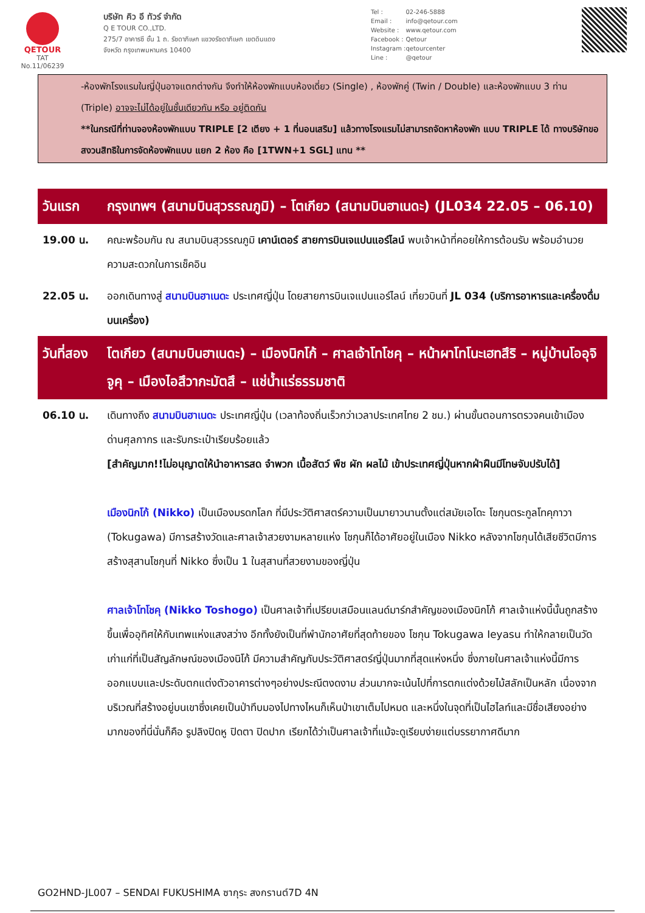QETOUR
TAT No.11/06239
บริษัท คิว อี ทัวร์ จำกัด
Q E TOUR CO.,LTD.
275/7 อาคารซี ชั้น 1 ถ. รัชดาภิเษก แขวงรัชดาภิเษก เขตดินแดง
จังหวัด กรุงเทพมหานคร 10400
| Tel : | 02-246-5888 |
| Email : | info@qetour.com |
| Website : | www.qetour.com |
| Facebook : | Qetour |
| Instagram : | qetourcenter |
| Line : | @qetour |
-ห้องพักโรงแรมในญี่ปุ่นอาจแตกต่างกัน จึงทำให้ห้องพักแบบห้องเดี่ยว (Single) , ห้องพักคู่ (Twin / Double) และห้องพักแบบ 3 ท่าน (Triple) อาจจะไม่ได้อยู่ในชั้นเดียวกัน หรือ อยู่ติดกัน
**ในกรณีที่ท่านจองห้องพักแบบ TRIPLE [2 เตียง + 1 ที่นอนเสริม] แล้วทางโรงแรมไม่สามารถจัดหาห้องพัก แบบ TRIPLE ได้ ทางบริษัทขอสงวนสิทธิในการจัดห้องพักแบบ แยก 2 ห้อง คือ [1TWN+1 SGL] แทน **
| วันแรก | กรุงเทพฯ (สนามบินสุวรรณภูมิ) – โตเกียว (สนามบินฮาเนดะ) (JL034 22.05 – 06.10) |
| 19.00 น. | คณะพร้อมกัน ณ สนามบินสุวรรณภูมิ เคาน์เตอร์ สายการบินเจแปนแอร์ไลน์ พบเจ้าหน้าที่คอยให้การต้อนรับ พร้อมอำนวยความสะดวกในการเช็คอิน |
| 22.05 น. | ออกเดินทางสู่ สนามบินฮาเนดะ ประเทศญี่ปุ่น โดยสายการบินเจแปนแอร์ไลน์ เที่ยวบินที่ JL 034 (บริการอาหารและเครื่องดื่มบนเครื่อง) |
| วันที่สอง | โตเกียว (สนามบินฮาเนดะ) – เมืองนิกโก้ – ศาลเจ้าโทโชคุ – หน้าผาโทโนะเฮทสึริ – หมู่บ้านโออุจิจูคุ – เมืองไอสึวากะมัตสึ – แช่น้ำแร่ธรรมชาติ |
| 06.10 น. | เดินทางถึง สนามบินฮาเนดะ ประเทศญี่ปุ่น (เวลาท้องถิ่นเร็วกว่าเวลาประเทศไทย 2 ชม.) ผ่านขั้นตอนการตรวจคนเข้าเมือง ด่านศุลกากร และรับกระเป๋าเรียบร้อยแล้ว [สำคัญมาก!!ไม่อนุญาตให้นำอาหารสด จำพวก เนื้อสัตว์ พืช ผัก ผลไม้ เข้าประเทศญี่ปุ่นหากฝ่าฝืนมีโทษจับปรับได้] เมืองนิกโก้ (Nikko) เป็นเมืองมรดกโลก ที่มีประวัติศาสตร์ความเป็นมายาวนานตั้งแต่สมัยเอโดะ โชกุนตระกูลโทคุกาวา (Tokugawa) มีการสร้างวัดและศาลเจ้าสวยงามหลายแห่ง โชกุนก็ได้อาศัยอยู่ในเมือง Nikko หลังจากโชกุนได้เสียชีวิตมีการสร้างสุสานโชกุนที่ Nikko ซึ่งเป็น 1 ในสุสานที่สวยงามของญี่ปุ่น ศาลเจ้าโทโชคุ (Nikko Toshogo) เป็นศาลเจ้าที่เปรียบเสมือนแลนด์มาร์กสำคัญของเมืองนิกโก้ ศาลเจ้าแห่งนี้นั้นถูกสร้างขึ้นเพื่ออุทิศให้กับเทพแห่งแสงสว่าง อีกทั้งยังเป็นที่พำนักอาศัยที่สุดท้ายของ โชกุน Tokugawa Ieyasu ทำให้กลายเป็นวัดเก่าแก่ที่เป็นสัญลักษณ์ของเมืองนิโก้ มีความสำคัญกับประวัติศาสตร์ญี่ปุ่นมากที่สุดแห่งหนึ่ง ซึ่งภายในศาลเจ้าแห่งนี้มีการออกแบบและประดับตกแต่งตัวอาคารต่างๆอย่างประณีตงดงาม ส่วนมากจะเน้นไปที่การตกแต่งด้วยไม้สลักเป็นหลัก เนื่องจากบริเวณที่สร้างอยู่บนเขาซึ่งเคยเป็นป่าทึบมองไปทางไหนก็เห็นป่าเขาเต็มไปหมด และหนึ่งในจุดที่เป็นไฮไลท์และมีชื่อเสียงอย่างมากของที่นี่นั่นก็คือ รูปลิงปิดหู ปิดตา ปิดปาก เรียกได้ว่าเป็นศาลเจ้าที่แม้จะดูเรียบง่ายแต่บรรยากาศดีมาก |
GO2HND-JL007 – SENDAI FUKUSHIMA ซากุระ สงกรานต์7D 4N